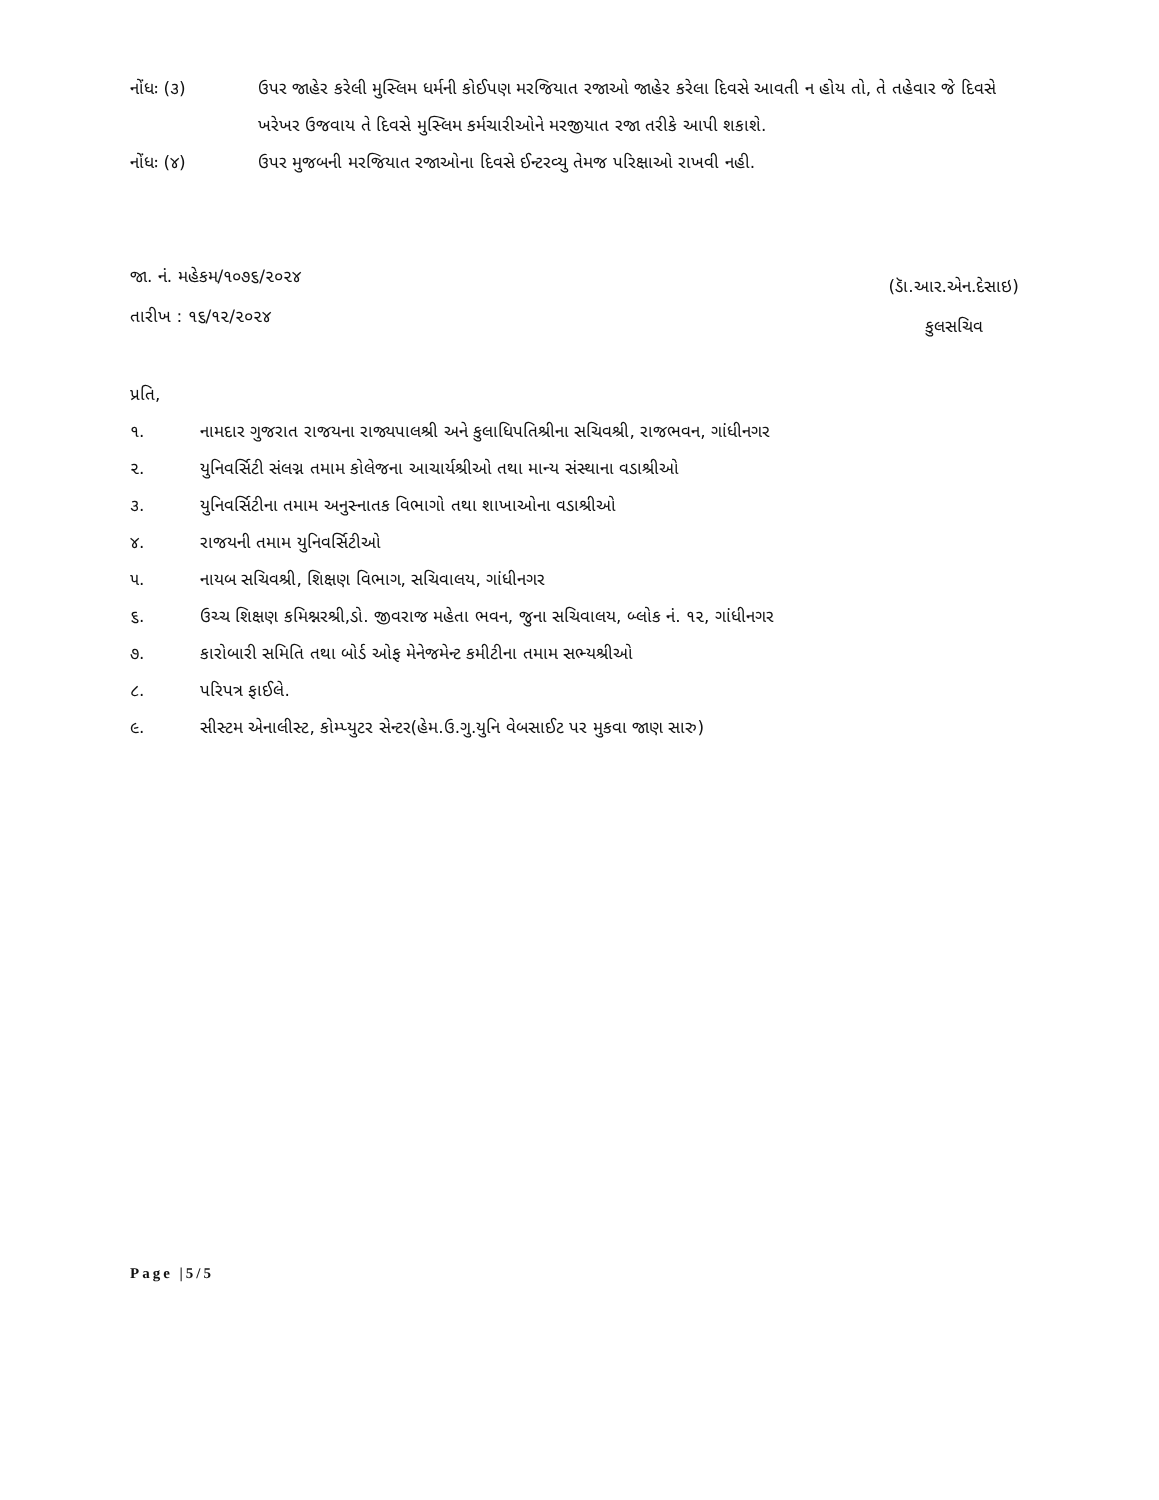નોંધઃ (૩) ઉપર જાહેર કરેલી મુસ્લિમ ધર્મની કોઈપણ મરજિયાત રજાઓ જાહેર કરેલા દિવસે આવતી ન હોય તો, તે તહેવાર જે દિવસે ખરેખર ઉજવાય તે દિવસે મુસ્લિમ કર્મચારીઓને મરજીયાત રજા તરીકે આપી શકાશે.
નોંધઃ (૪) ઉપર મુજબની મરજિયાત રજાઓના દિવસે ઈન્ટરવ્યુ તેમજ પરિક્ષાઓ રાખવી નહી.
જા. નં. મહેકમ/૧૦૭૬/૨૦૨૪
તારીખ : ૧૬/૧૨/૨૦૨૪
(ડાૅ.આર.એન.દેસાઇ)
કુલસચિવ
પ્રતિ,
૧. નામદાર ગુજરાત રાજયના રાજ્યપાલશ્રી અને કુલાધિપતિશ્રીના સચિવશ્રી, રાજભવન, ગાંધીનગર
૨. યુનિવર્સિટી સંલગ્ન તમામ કોલેજના આચાર્યશ્રીઓ તથા માન્ય સંસ્થાના વડાશ્રીઓ
૩. યુનિવર્સિટીના તમામ અનુસ્નાતક વિભાગો તથા શાખાઓના વડાશ્રીઓ
૪. રાજયની તમામ યુનિવર્સિટીઓ
૫. નાયબ સચિવશ્રી, શિક્ષણ વિભાગ, સચિવાલય, ગાંધીનગર
૬. ઉચ્ચ શિક્ષણ કમિશ્નરશ્રી,ડો. જીવરાજ મહેતા ભવન, જુના સચિવાલય, બ્લોક નં. ૧૨, ગાંધીનગર
૭. કારોબારી સમિતિ તથા બોર્ડ ઓફ મેનેજમેન્ટ કમીટીના તમામ સભ્યશ્રીઓ
૮. પરિપત્ર ફાઈલે.
૯. સીસ્ટમ એનાલીસ્ટ, કોમ્પ્યુટર સેન્ટર(હેમ.ઉ.ગુ.યુનિ વેબસાઈટ પર મુકવા જાણ સારુ)
Page |5/5